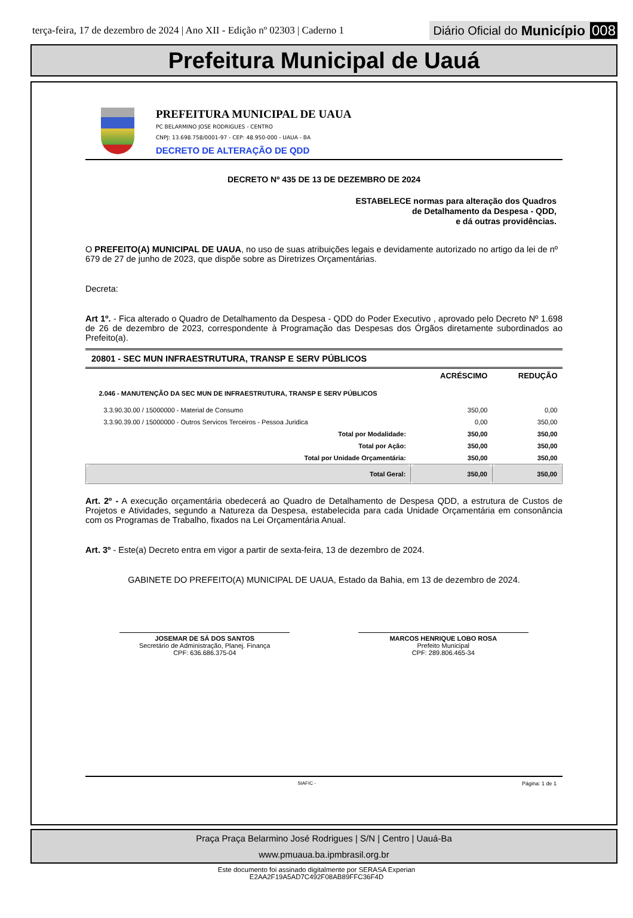terça-feira, 17 de dezembro de 2024 | Ano XII - Edição nº 02303 | Caderno 1
Diário Oficial do Município 008
Prefeitura Municipal de Uauá
PREFEITURA MUNICIPAL DE UAUA
PC BELARMINO JOSE RODRIGUES - CENTRO
CNPJ: 13.698.758/0001-97 - CEP: 48.950-000 - UAUA - BA
DECRETO DE ALTERAÇÃO DE QDD
DECRETO Nº 435 DE 13 DE DEZEMBRO DE 2024
ESTABELECE normas para alteração dos Quadros
de Detalhamento da Despesa - QDD,
e dá outras providências.
O PREFEITO(A) MUNICIPAL DE UAUA, no uso de suas atribuições legais e devidamente autorizado no artigo da lei de nº 679 de 27 de junho de 2023, que dispõe sobre as Diretrizes Orçamentárias.
Decreta:
Art 1º. - Fica alterado o Quadro de Detalhamento da Despesa - QDD do Poder Executivo , aprovado pelo Decreto Nº 1.698 de 26 de dezembro de 2023, correspondente à Programação das Despesas dos Órgãos diretamente subordinados ao Prefeito(a).
20801 - SEC MUN INFRAESTRUTURA, TRANSP E SERV PÚBLICOS
| | ACRÉSCIMO | REDUÇÃO |
| --- | --- | --- |
| 2.046 - MANUTENÇÃO DA SEC MUN DE INFRAESTRUTURA, TRANSP E SERV PÚBLICOS | | |
| 3.3.90.30.00 / 15000000 - Material de Consumo | 350,00 | 0,00 |
| 3.3.90.39.00 / 15000000 - Outros Servicos Terceiros - Pessoa Juridica | 0,00 | 350,00 |
| Total por Modalidade: | 350,00 | 350,00 |
| Total por Ação: | 350,00 | 350,00 |
| Total por Unidade Orçamentária: | 350,00 | 350,00 |
| Total Geral: | 350,00 | 350,00 |
Art. 2º - A execução orçamentária obedecerá ao Quadro de Detalhamento de Despesa QDD, a estrutura de Custos de Projetos e Atividades, segundo a Natureza da Despesa, estabelecida para cada Unidade Orçamentária em consonância com os Programas de Trabalho, fixados na Lei Orçamentária Anual.
Art. 3º - Este(a) Decreto entra em vigor a partir de sexta-feira, 13 de dezembro de 2024.
GABINETE DO PREFEITO(A) MUNICIPAL DE UAUA, Estado da Bahia, em 13 de dezembro de 2024.
JOSEMAR DE SÁ DOS SANTOS
Secretário de Administração, Planej. Finança
CPF: 636.686.375-04
MARCOS HENRIQUE LOBO ROSA
Prefeito Municipal
CPF: 289.806.465-34
SIAFIC - Página: 1 de 1
Praça Praça Belarmino José Rodrigues | S/N | Centro | Uauá-Ba
www.pmuaua.ba.ipmbrasil.org.br
Este documento foi assinado digitalmente por SERASA Experian
E2AA2F19A5AD7C492F08AB89FFC36F4D